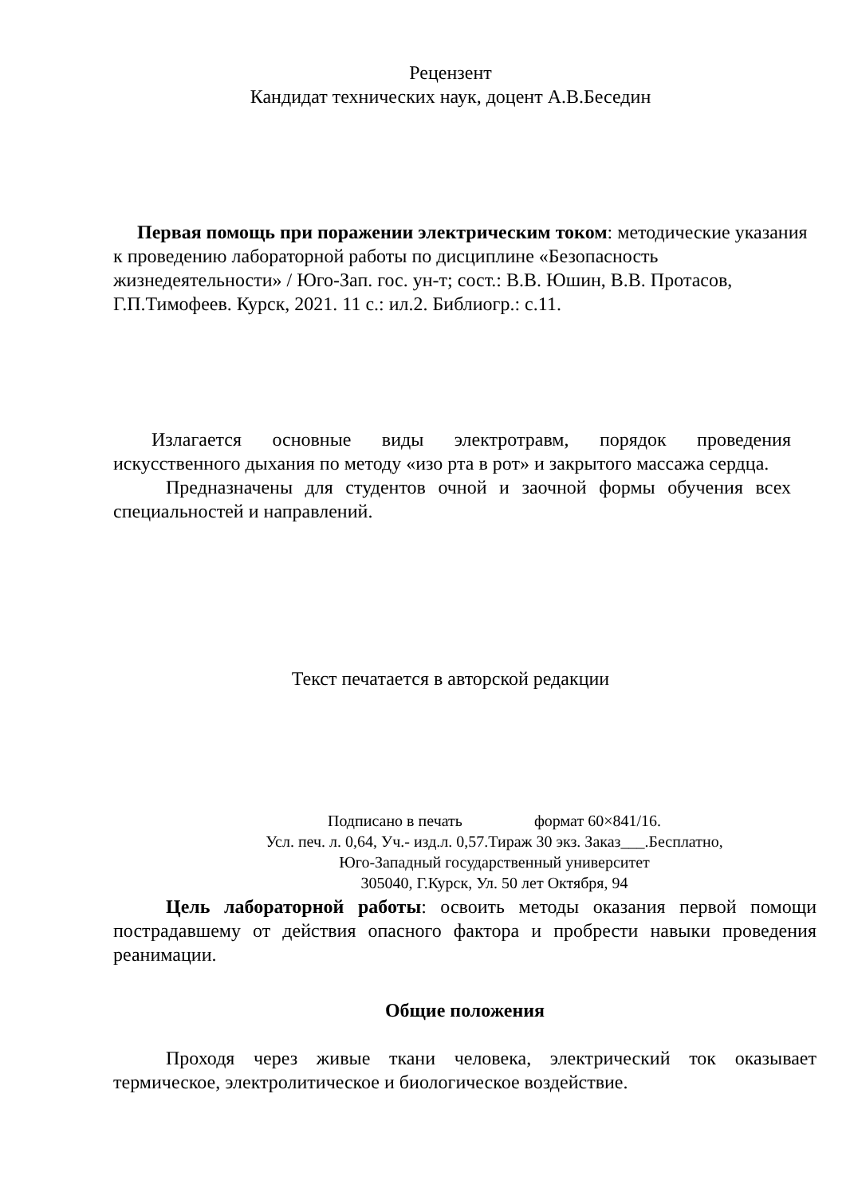Рецензент
Кандидат технических наук, доцент А.В.Беседин
Первая помощь при поражении электрическим током: методические указания к проведению лабораторной работы по дисциплине «Безопасность жизнедеятельности» / Юго-Зап. гос. ун-т; сост.: В.В. Юшин, В.В. Протасов, Г.П.Тимофеев. Курск, 2021. 11 с.: ил.2. Библиогр.: с.11.
Излагается основные виды электротравм, порядок проведения искусственного дыхания по методу «изо рта в рот» и закрытого массажа сердца.
Предназначены для студентов очной и заочной формы обучения всех специальностей и направлений.
Текст печатается в авторской редакции
Подписано в печать формат 60×841/16.
Усл. печ. л. 0,64, Уч.- изд.л. 0,57.Тираж 30 экз. Заказ___.Бесплатно,
Юго-Западный государственный университет
305040, Г.Курск, Ул. 50 лет Октября, 94
Цель лабораторной работы: освоить методы оказания первой помощи пострадавшему от действия опасного фактора и пробрести навыки проведения реанимации.
Общие положения
Проходя через живые ткани человека, электрический ток оказывает термическое, электролитическое и биологическое воздействие.